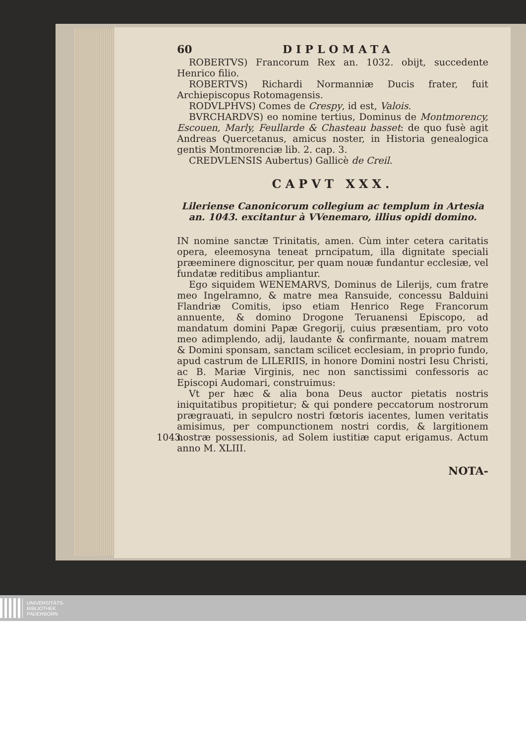60 DIPLOMATA
ROBERTVS) Francorum Rex an. 1032. obijt, succedente Henrico filio.
ROBERTVS) Richardi Normanniæ Ducis frater, fuit Archiepiscopus Rotomagensis.
RODVLPHVS) Comes de Crespy, id est, Valois.
BVRCHARDVS) eo nomine tertius, Dominus de Montmorency, Escouen, Marly, Feullarde & Chasteau basset: de quo fusè agit Andreas Quercetanus, amicus noster, in Historia genealogica gentis Montmorenciæ lib. 2. cap. 3.
CREDVLENSIS Aubertus) Gallicè de Creil.
CAPVT XXX.
Lileriense Canonicorum collegium ac templum in Artesia an. 1043. excitantur à VVenemaro, illius opidi domino.
IN nomine sanctæ Trinitatis, amen. Cùm inter cetera caritatis opera, eleemosyna teneat prncipatum, illa dignitate speciali præeminere dignoscitur, per quam nouæ fundantur ecclesiæ, vel fundatæ reditibus ampliantur.
Ego siquidem WENEMARVS, Dominus de Lilerijs, cum fratre meo Ingelramno, & matre mea Ransuide, concessu Balduini Flandriæ Comitis, ipso etiam Henrico Rege Francorum annuente, & domino Drogone Teruanensi Episcopo, ad mandatum domini Papæ Gregorij, cuius præsentiam, pro voto meo adimplendo, adij, laudante & confirmante, nouam matrem & Domini sponsam, sanctam scilicet ecclesiam, in proprio fundo, apud castrum de LILERIIS, in honore Domini nostri Iesu Christi, ac B. Mariæ Virginis, nec non sanctissimi confessoris ac Episcopi Audomari, construimus:
Vt per hæc & alia bona Deus auctor pietatis nostris iniquitatibus propitietur; & qui pondere peccatorum nostrorum prægrauati, in sepulcro nostri fœtoris iacentes, lumen veritatis amisimus, per compunctionem nostri cordis, & largitionem nostræ possessionis, 1043. ad Solem iustitiæ caput erigamus. Actum anno M. XLIII.
NOTA-
UNIVERSITÄTS-
BIBLIOTHEK
PADERBORN